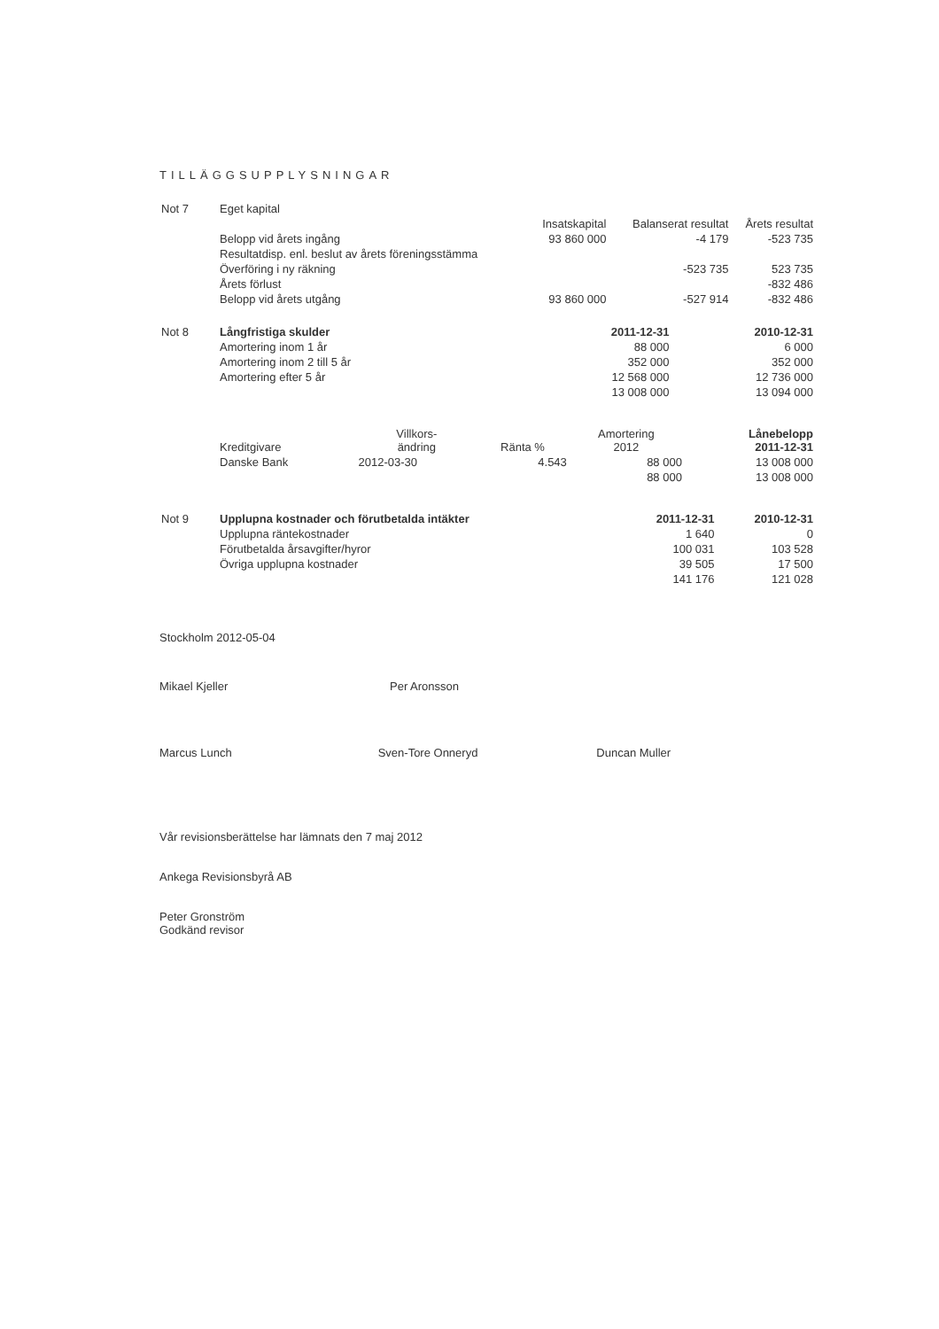TILLÄGGSUPPLYSNINGAR
| Not 7 | Eget kapital | | | | |
| | | Insatskapital | | Balanserat resultat | Årets resultat |
| | Belopp vid årets ingång | 93 860 000 | | -4 179 | -523 735 |
| | Resultatdisp. enl. beslut av årets föreningsstämma | | | | |
| | Överföring i ny räkning | | | -523 735 | 523 735 |
| | Årets förlust | | | | -832 486 |
| | Belopp vid årets utgång | 93 860 000 | | -527 914 | -832 486 |
| Not 8 | Långfristiga skulder | 2011-12-31 | 2010-12-31 |
| | Amortering inom 1 år | 88 000 | 6 000 |
| | Amortering inom 2 till 5 år | 352 000 | 352 000 |
| | Amortering efter 5 år | 12 568 000 | 12 736 000 |
| | | 13 008 000 | 13 094 000 |
| | Kreditgivare | Villkors- ändring | Ränta % | Amortering 2012 | Lånebelopp 2011-12-31 |
| | Danske Bank | 2012-03-30 | 4.543 | 88 000 | 13 008 000 |
| | | | | 88 000 | 13 008 000 |
| Not 9 | Upplupna kostnader och förutbetalda intäkter | 2011-12-31 | 2010-12-31 |
| | Upplupna räntekostnader | 1 640 | 0 |
| | Förutbetalda årsavgifter/hyror | 100 031 | 103 528 |
| | Övriga upplupna kostnader | 39 505 | 17 500 |
| | | 141 176 | 121 028 |
Stockholm 2012-05-04
Mikael Kjeller Per Aronsson
Marcus Lunch Sven-Tore Onneryd Duncan Muller
Vår revisionsberättelse har lämnats den 7 maj 2012
Ankega Revisionsbyrå AB
Peter Gronström
Godkänd revisor